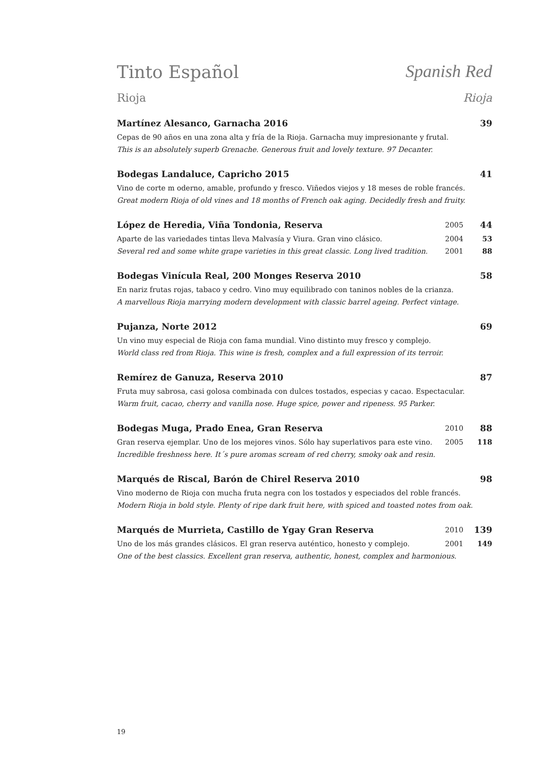Tinto Español Spanish Red
Rioja Rioja
Martínez Alesanco, Garnacha 2016 39
Cepas de 90 años en una zona alta y fría de la Rioja. Garnacha muy impresionante y frutal.
This is an absolutely superb Grenache. Generous fruit and lovely texture. 97 Decanter.
Bodegas Landaluce, Capricho 2015 41
Vino de corte m oderno, amable, profundo y fresco. Viñedos viejos y 18 meses de roble francés.
Great modern Rioja of old vines and 18 months of French oak aging. Decidedly fresh and fruity.
López de Heredia, Viña Tondonia, Reserva 2005 44
Aparte de las variedades tintas lleva Malvasía y Viura. Gran vino clásico. 2004 53
Several red and some white grape varieties in this great classic. Long lived tradition. 2001 88
Bodegas Vinícula Real, 200 Monges Reserva 2010 58
En nariz frutas rojas, tabaco y cedro. Vino muy equilibrado con taninos nobles de la crianza.
A marvellous Rioja marrying modern development with classic barrel ageing. Perfect vintage.
Pujanza, Norte 2012 69
Un vino muy especial de Rioja con fama mundial. Vino distinto muy fresco y complejo.
World class red from Rioja. This wine is fresh, complex and a full expression of its terroir.
Remírez de Ganuza, Reserva 2010 87
Fruta muy sabrosa, casi golosa combinada con dulces tostados, especias y cacao. Espectacular.
Warm fruit, cacao, cherry and vanilla nose. Huge spice, power and ripeness. 95 Parker.
Bodegas Muga, Prado Enea, Gran Reserva 2010 88
Gran reserva ejemplar. Uno de los mejores vinos. Sólo hay superlativos para este vino. 2005 118
Incredible freshness here. It´s pure aromas scream of red cherry, smoky oak and resin.
Marqués de Riscal, Barón de Chirel Reserva 2010 98
Vino moderno de Rioja con mucha fruta negra con los tostados y especiados del roble francés.
Modern Rioja in bold style. Plenty of ripe dark fruit here, with spiced and toasted notes from oak.
Marqués de Murrieta, Castillo de Ygay Gran Reserva 2010 139
Uno de los más grandes clásicos. El gran reserva auténtico, honesto y complejo. 2001 149
One of the best classics. Excellent gran reserva, authentic, honest, complex and harmonious.
19